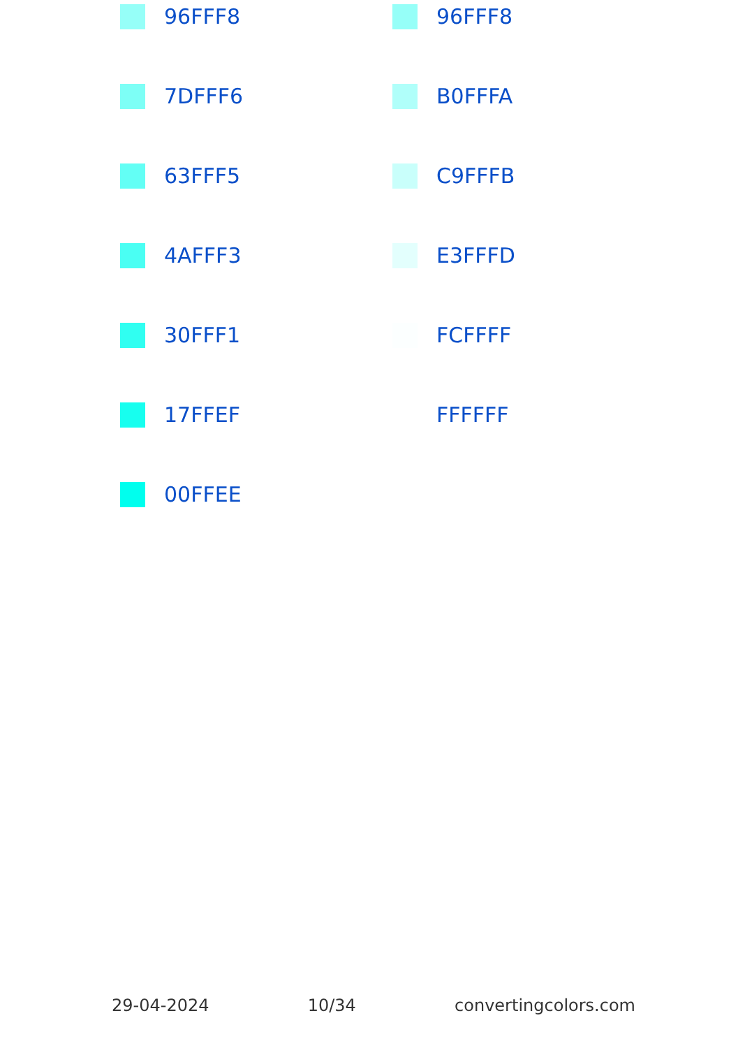96FFF8
96FFF8
7DFFF6
B0FFFA
63FFF5
C9FFFB
4AFFF3
E3FFFD
30FFF1
FCFFFF
17FFEF
FFFFFF
00FFEE
29-04-2024 10/34 convertingcolors.com